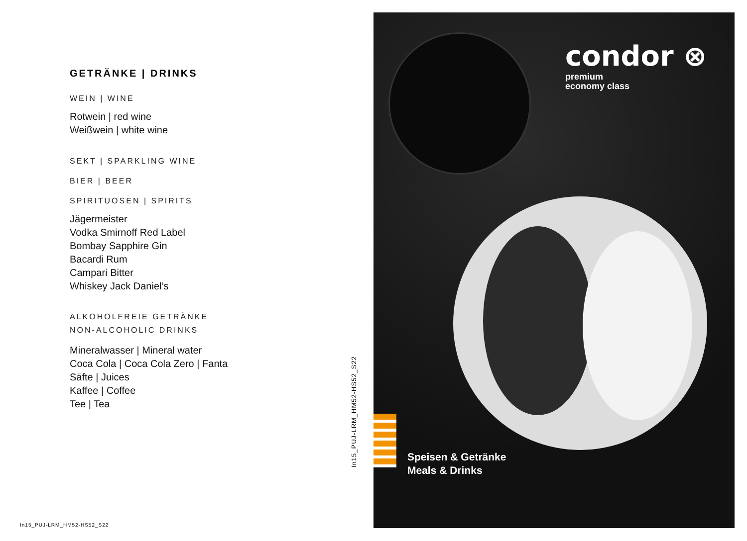GETRÄNKE | DRINKS
WEIN | WINE
Rotwein | red wine
Weißwein | white wine
SEKT | SPARKLING WINE
BIER | BEER
SPIRITUOSEN | SPIRITS
Jägermeister
Vodka Smirnoff Red Label
Bombay Sapphire Gin
Bacardi Rum
Campari Bitter
Whiskey Jack Daniel’s
ALKOHOLFREIE GETRÄNKE
NON-ALCOHOLIC DRINKS
Mineralwasser | Mineral water
Coca Cola | Coca Cola Zero | Fanta
Säfte | Juices
Kaffee | Coffee
Tee | Tea
In15_PUJ-LRM_HM52-HS52_S22
condor ⊗
premium
economy class
Speisen & Getränke
Meals & Drinks
In15_PUJ-LRM_HM52-HS52_S22